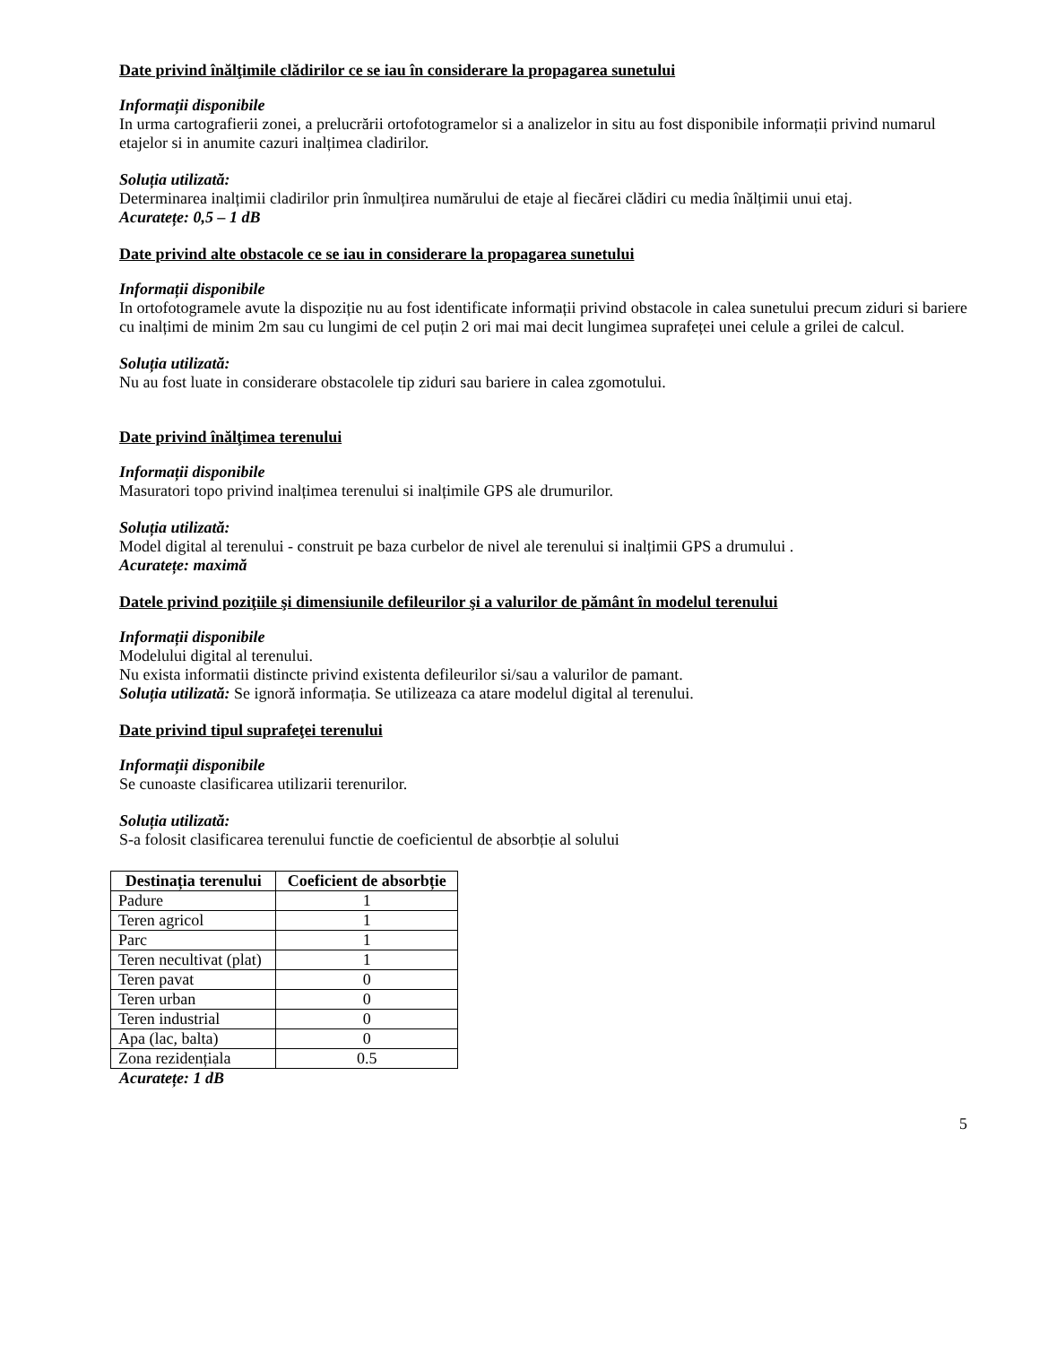Date privind înălţimile clădirilor ce se iau în considerare la propagarea sunetului
Informații disponibile
In urma cartografierii zonei, a prelucrării ortofotogramelor si a analizelor in situ au fost disponibile informații privind numarul etajelor si in anumite cazuri inalțimea cladirilor.
Soluția utilizată:
Determinarea inalțimii cladirilor prin înmulțirea numărului de etaje al fiecărei clădiri cu media înălțimii unui etaj.
Acuratețe: 0,5 – 1 dB
Date privind alte obstacole ce se iau in considerare la propagarea sunetului
Informații disponibile
In ortofotogramele avute la dispoziție nu au fost identificate informații privind obstacole in calea sunetului precum ziduri si bariere cu inalțimi de minim 2m sau cu lungimi de cel puțin 2 ori mai mai decit lungimea suprafeței unei celule a grilei de calcul.
Soluția utilizată:
Nu au fost luate in considerare obstacolele tip ziduri sau bariere in calea zgomotului.
Date privind înălţimea terenului
Informații disponibile
Masuratori topo privind inalțimea terenului si inalțimile GPS ale drumurilor.
Soluția utilizată:
Model digital al terenului - construit pe baza curbelor de nivel ale terenului si inalțimii GPS a drumului .
Acuratețe: maximă
Datele privind poziţiile şi dimensiunile defileurilor şi a valurilor de pământ în modelul terenului
Informații disponibile
Modelului digital al terenului.
Nu exista informatii distincte privind existenta defileurilor si/sau a valurilor de pamant.
Soluția utilizată: Se ignoră informația. Se utilizeaza ca atare modelul digital al terenului.
Date privind tipul suprafeţei terenului
Informații disponibile
Se cunoaste clasificarea utilizarii terenurilor.
Soluția utilizată:
S-a folosit clasificarea terenului functie de coeficientul de absorbție al solului
| Destinația terenului | Coeficient de absorbție |
| --- | --- |
| Padure | 1 |
| Teren agricol | 1 |
| Parc | 1 |
| Teren necultivat (plat) | 1 |
| Teren pavat | 0 |
| Teren urban | 0 |
| Teren industrial | 0 |
| Apa (lac, balta) | 0 |
| Zona rezidențiala | 0.5 |
Acuratețe: 1 dB
5